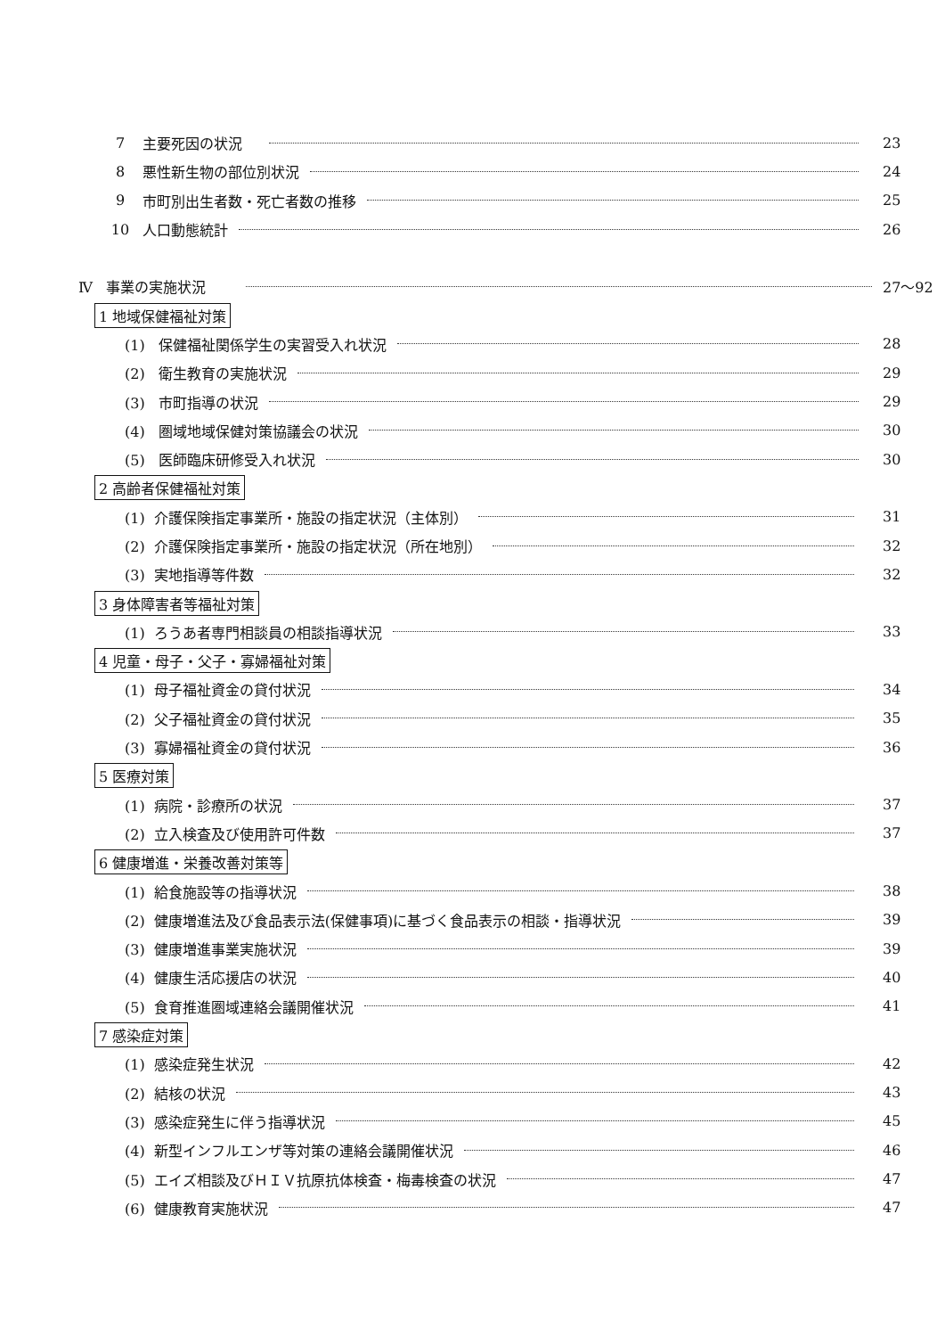7 主要死因の状況 23
8 悪性新生物の部位別状況 24
9 市町別出生者数・死亡者数の推移 25
10 人口動態統計 26
Ⅳ 事業の実施状況 27～92
1 地域保健福祉対策
(1) 保健福祉関係学生の実習受入れ状況 28
(2) 衛生教育の実施状況 29
(3) 市町指導の状況 29
(4) 圏域地域保健対策協議会の状況 30
(5) 医師臨床研修受入れ状況 30
2 高齢者保健福祉対策
(1) 介護保険指定事業所・施設の指定状況（主体別） 31
(2) 介護保険指定事業所・施設の指定状況（所在地別） 32
(3) 実地指導等件数 32
3 身体障害者等福祉対策
(1) ろうあ者専門相談員の相談指導状況 33
4 児童・母子・父子・寡婦福祉対策
(1) 母子福祉資金の貸付状況 34
(2) 父子福祉資金の貸付状況 35
(3) 寡婦福祉資金の貸付状況 36
5 医療対策
(1) 病院・診療所の状況 37
(2) 立入検査及び使用許可件数 37
6 健康増進・栄養改善対策等
(1) 給食施設等の指導状況 38
(2) 健康増進法及び食品表示法(保健事項)に基づく食品表示の相談・指導状況 39
(3) 健康増進事業実施状況 39
(4) 健康生活応援店の状況 40
(5) 食育推進圏域連絡会議開催状況 41
7 感染症対策
(1) 感染症発生状況 42
(2) 結核の状況 43
(3) 感染症発生に伴う指導状況 45
(4) 新型インフルエンザ等対策の連絡会議開催状況 46
(5) エイズ相談及びＨＩＶ抗原抗体検査・梅毒検査の状況 47
(6) 健康教育実施状況 47